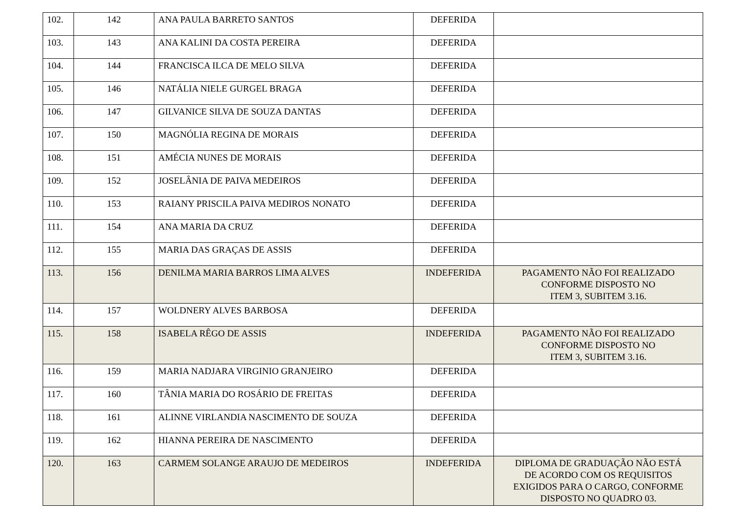| 102. | 142 | ANA PAULA BARRETO SANTOS | DEFERIDA | |
| 103. | 143 | ANA KALINI DA COSTA PEREIRA | DEFERIDA | |
| 104. | 144 | FRANCISCA ILCA DE MELO SILVA | DEFERIDA | |
| 105. | 146 | NATÁLIA NIELE GURGEL BRAGA | DEFERIDA | |
| 106. | 147 | GILVANICE SILVA DE SOUZA DANTAS | DEFERIDA | |
| 107. | 150 | MAGNÓLIA REGINA DE MORAIS | DEFERIDA | |
| 108. | 151 | AMÉCIA NUNES DE MORAIS | DEFERIDA | |
| 109. | 152 | JOSELÂNIA DE PAIVA MEDEIROS | DEFERIDA | |
| 110. | 153 | RAIANY PRISCILA PAIVA MEDIROS NONATO | DEFERIDA | |
| 111. | 154 | ANA MARIA DA CRUZ | DEFERIDA | |
| 112. | 155 | MARIA DAS GRAÇAS DE ASSIS | DEFERIDA | |
| 113. | 156 | DENILMA MARIA BARROS LIMA ALVES | INDEFERIDA | PAGAMENTO NÃO FOI REALIZADO CONFORME DISPOSTO NO ITEM 3, SUBITEM 3.16. |
| 114. | 157 | WOLDNERY ALVES BARBOSA | DEFERIDA | |
| 115. | 158 | ISABELA RÊGO DE ASSIS | INDEFERIDA | PAGAMENTO NÃO FOI REALIZADO CONFORME DISPOSTO NO ITEM 3, SUBITEM 3.16. |
| 116. | 159 | MARIA NADJARA VIRGINIO GRANJEIRO | DEFERIDA | |
| 117. | 160 | TÂNIA MARIA DO ROSÁRIO DE FREITAS | DEFERIDA | |
| 118. | 161 | ALINNE VIRLANDIA NASCIMENTO DE SOUZA | DEFERIDA | |
| 119. | 162 | HIANNA PEREIRA DE NASCIMENTO | DEFERIDA | |
| 120. | 163 | CARMEM SOLANGE ARAUJO DE MEDEIROS | INDEFERIDA | DIPLOMA DE GRADUAÇÃO NÃO ESTÁ DE ACORDO COM OS REQUISITOS EXIGIDOS PARA O CARGO, CONFORME DISPOSTO NO QUADRO 03. |